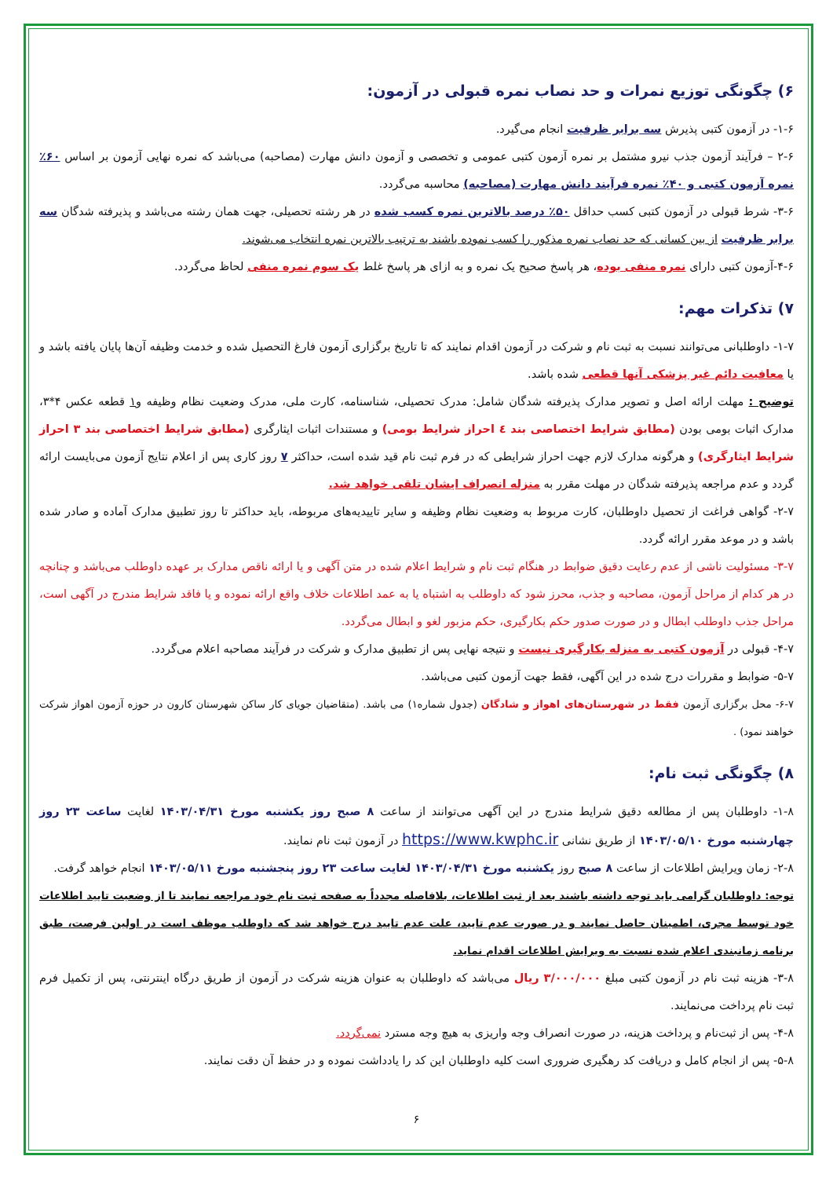۶) چگونگی توزیع نمرات و حد نصاب نمره قبولی در آزمون:
۱-۶- در آزمون کتبی پذیرش سه برابر ظرفیت انجام می‌گیرد.
۲-۶ – فرآیند آزمون جذب نیرو مشتمل بر نمره آزمون کتبی عمومی و تخصصی و آزمون دانش مهارت (مصاحبه) می‌باشد که نمره نهایی آزمون بر اساس ۶۰٪ نمره آزمون کتبی و ۴۰٪ نمره فرآیند دانش مهارت (مصاحبه) محاسبه می‌گردد.
۳-۶- شرط قبولی در آزمون کتبی کسب حداقل ۵۰٪ درصد بالاترین نمره کسب شده در هر رشته تحصیلی، جهت همان رشته می‌باشد و پذیرفته شدگان سه برابر ظرفیت از بین کسانی که حد نصاب نمره مذکور را کسب نموده باشند به ترتیب بالاترین نمره انتخاب می‌شوند.
۴-۶-آزمون کتبی دارای نمره منفی بوده، هر پاسخ صحیح یک نمره و به ازای هر پاسخ غلط یک سوم نمره منفی لحاظ می‌گردد.
۷) تذکرات مهم:
۱-۷- داوطلبانی می‌توانند نسبت به ثبت نام و شرکت در آزمون اقدام نمایند که تا تاریخ برگزاری آزمون فارغ التحصیل شده و خدمت وظیفه آن‌ها پایان یافته باشد و یا معافیت دائم غیر پزشکی آنها قطعی شده باشد.
توضیح : مهلت ارائه اصل و تصویر مدارک پذیرفته شدگان شامل: مدرک تحصیلی، شناسنامه، کارت ملی، مدرک وضعیت نظام وظیفه و۱ قطعه عکس ۴*۳، مدارک اثبات بومی بودن (مطابق شرایط اختصاصی بند ٤ احراز شرایط بومی) و مستندات اثبات ایثارگری (مطابق شرایط اختصاصی بند ۳ احراز شرایط ایثارگری) و هرگونه مدارک لازم جهت احراز شرایطی که در فرم ثبت نام قید شده است، حداکثر ۷ روز کاری پس از اعلام نتایج آزمون می‌بایست ارائه گردد و عدم مراجعه پذیرفته شدگان در مهلت مقرر به منزله انصراف ایشان تلقی خواهد شد.
۲-۷- گواهی فراغت از تحصیل داوطلبان، کارت مربوط به وضعیت نظام وظیفه و سایر تاییدیه‌های مربوطه، باید حداکثر تا روز تطبیق مدارک آماده و صادر شده باشد و در موعد مقرر ارائه گردد.
۳-۷- مسئولیت ناشی از عدم رعایت دقیق ضوابط در هنگام ثبت نام و شرایط اعلام شده در متن آگهی و یا ارائه ناقص مدارک بر عهده داوطلب می‌باشد و چنانچه در هر کدام از مراحل آزمون، مصاحبه و جذب، محرز شود که داوطلب به اشتباه یا به عمد اطلاعات خلاف واقع ارائه نموده و یا فاقد شرایط مندرج در آگهی است، مراحل جذب داوطلب ابطال و در صورت صدور حکم بکارگیری، حکم مزبور لغو و ابطال می‌گردد.
۴-۷- قبولی در آزمون کتبی به منزله بکارگیری نیست و نتیجه نهایی پس از تطبیق مدارک و شرکت در فرآیند مصاحبه اعلام می‌گردد.
۵-۷- ضوابط و مقررات درج شده در این آگهی، فقط جهت آزمون کتبی می‌باشد.
۶-۷- محل برگزاری آزمون فقط در شهرستان‌های اهواز و شادگان (جدول شماره۱) می باشد. (متقاضیان جویای کار ساکن شهرستان کارون در حوزه آزمون اهواز شرکت خواهند نمود) .
۸) چگونگی ثبت نام:
۱-۸- داوطلبان پس از مطالعه دقیق شرایط مندرج در این آگهی می‌توانند از ساعت ۸ صبح روز یکشنبه مورخ ۱۴۰۳/۰۴/۳۱ لغایت ساعت ۲۳ روز چهارشنبه مورخ ۱۴۰۳/۰۵/۱۰ از طریق نشانی https://www.kwphc.ir در آزمون ثبت نام نمایند.
۲-۸- زمان ویرایش اطلاعات از ساعت ۸ صبح روز یکشنبه مورخ ۱۴۰۳/۰۴/۳۱ لغایت ساعت ۲۳ روز پنجشنبه مورخ ۱۴۰۳/۰۵/۱۱ انجام خواهد گرفت.
توجه: داوطلبان گرامی باید توجه داشته باشند بعد از ثبت اطلاعات، بلافاصله مجدداً به صفحه ثبت نام خود مراجعه نمایند تا از وضعیت تایید اطلاعات خود توسط مجری، اطمینان حاصل نمایند و در صورت عدم تایید، علت عدم تایید درج خواهد شد که داوطلب موظف است در اولین فرصت، طبق برنامه زمانبندی اعلام شده نسبت به ویرایش اطلاعات اقدام نماید.
۳-۸- هزینه ثبت نام در آزمون کتبی مبلغ ۳/۰۰۰/۰۰۰ ریال می‌باشد که داوطلبان به عنوان هزینه شرکت در آزمون از طریق درگاه اینترنتی، پس از تکمیل فرم ثبت نام پرداخت می‌نمایند.
۴-۸- پس از ثبت‌نام و پرداخت هزینه، در صورت انصراف وجه واریزی به هیچ وجه مسترد نمی‌گردد.
۵-۸- پس از انجام کامل و دریافت کد رهگیری ضروری است کلیه داوطلبان این کد را یادداشت نموده و در حفظ آن دقت نمایند.
۶